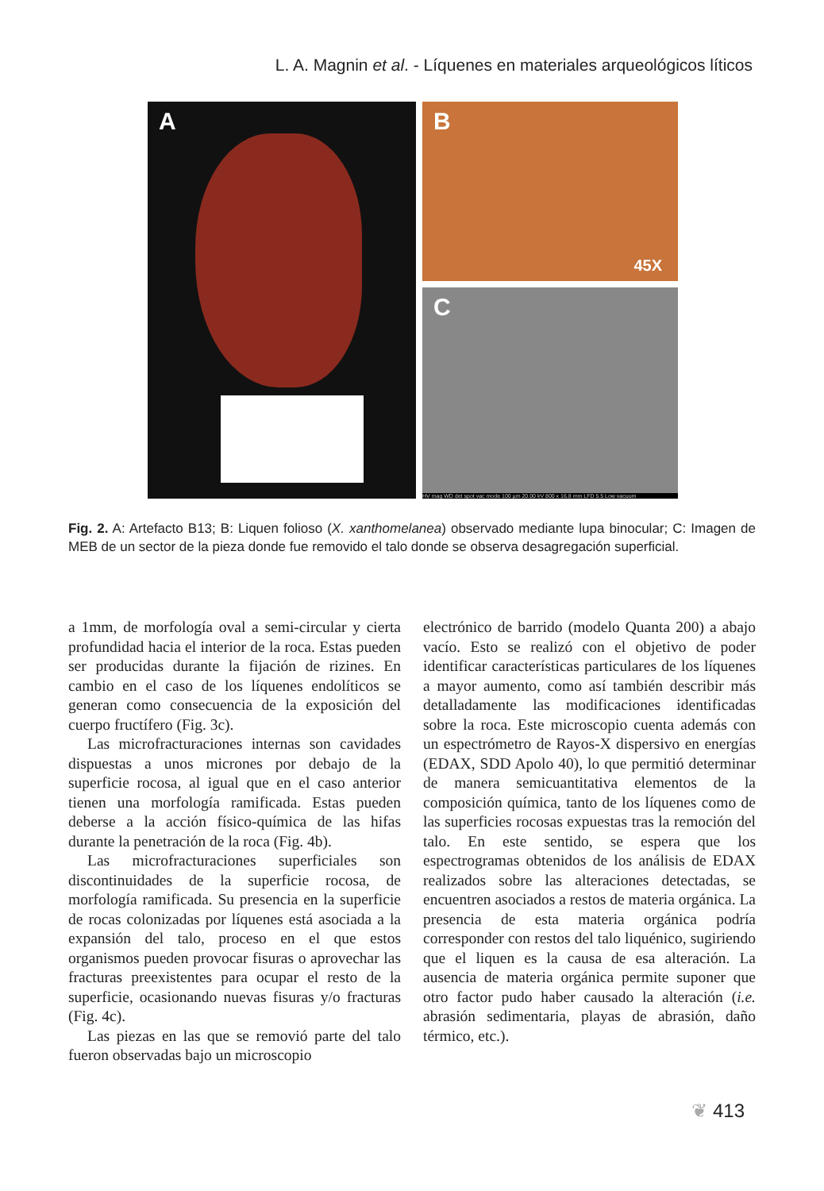L. A. Magnin et al. - Líquenes en materiales arqueológicos líticos
A
B
45X
C
HV mag WD det spot vac mode 100 µm 20.00 kV 800 x 16.8 mm LFD 5.5 Low vacuum
Fig. 2. A: Artefacto B13; B: Liquen folioso (X. xanthomelanea) observado mediante lupa binocular; C: Imagen de MEB de un sector de la pieza donde fue removido el talo donde se observa desagregación superficial.
a 1mm, de morfología oval a semi-circular y cierta profundidad hacia el interior de la roca. Estas pueden ser producidas durante la fijación de rizines. En cambio en el caso de los líquenes endolíticos se generan como consecuencia de la exposición del cuerpo fructífero (Fig. 3c).
Las microfracturaciones internas son cavidades dispuestas a unos micrones por debajo de la superficie rocosa, al igual que en el caso anterior tienen una morfología ramificada. Estas pueden deberse a la acción físico-química de las hifas durante la penetración de la roca (Fig. 4b).
Las microfracturaciones superficiales son discontinuidades de la superficie rocosa, de morfología ramificada. Su presencia en la superficie de rocas colonizadas por líquenes está asociada a la expansión del talo, proceso en el que estos organismos pueden provocar fisuras o aprovechar las fracturas preexistentes para ocupar el resto de la superficie, ocasionando nuevas fisuras y/o fracturas (Fig. 4c).
Las piezas en las que se removió parte del talo fueron observadas bajo un microscopio
electrónico de barrido (modelo Quanta 200) a abajo vacío. Esto se realizó con el objetivo de poder identificar características particulares de los líquenes a mayor aumento, como así también describir más detalladamente las modificaciones identificadas sobre la roca. Este microscopio cuenta además con un espectrómetro de Rayos-X dispersivo en energías (EDAX, SDD Apolo 40), lo que permitió determinar de manera semicuantitativa elementos de la composición química, tanto de los líquenes como de las superficies rocosas expuestas tras la remoción del talo. En este sentido, se espera que los espectrogramas obtenidos de los análisis de EDAX realizados sobre las alteraciones detectadas, se encuentren asociados a restos de materia orgánica. La presencia de esta materia orgánica podría corresponder con restos del talo liquénico, sugiriendo que el liquen es la causa de esa alteración. La ausencia de materia orgánica permite suponer que otro factor pudo haber causado la alteración (i.e. abrasión sedimentaria, playas de abrasión, daño térmico, etc.).
❦ 413